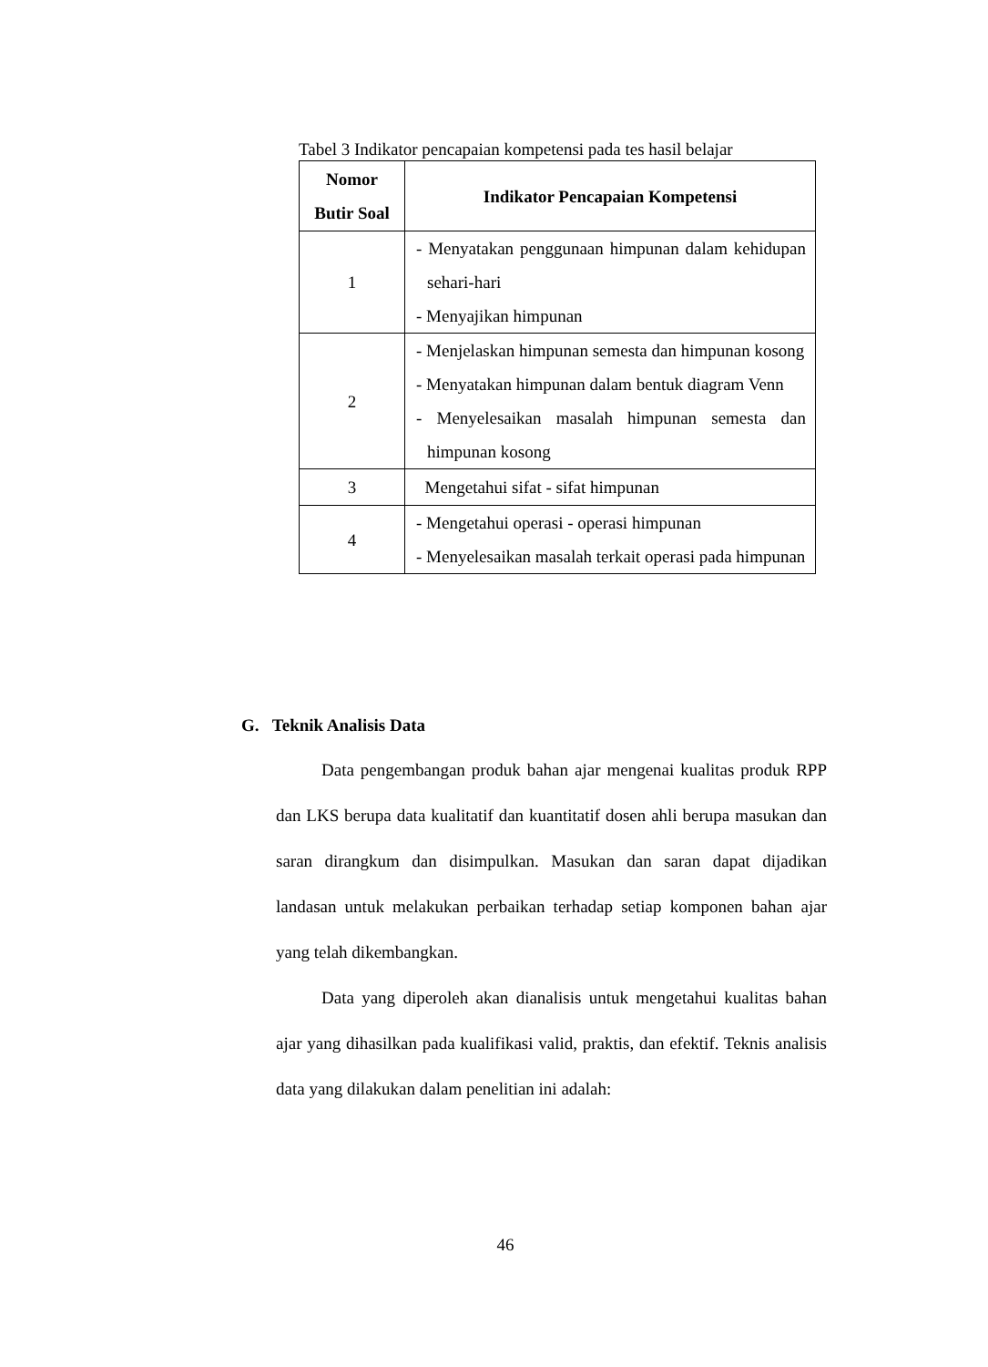Tabel 3 Indikator pencapaian kompetensi pada tes hasil belajar
| Nomor Butir Soal | Indikator Pencapaian Kompetensi |
| --- | --- |
| 1 | - Menyatakan penggunaan himpunan dalam kehidupan sehari-hari - Menyajikan himpunan |
| 2 | - Menjelaskan himpunan semesta dan himpunan kosong - Menyatakan himpunan dalam bentuk diagram Venn - Menyelesaikan masalah himpunan semesta dan himpunan kosong |
| 3 | Mengetahui sifat - sifat himpunan |
| 4 | - Mengetahui operasi - operasi himpunan - Menyelesaikan masalah terkait operasi pada himpunan |
G. Teknik Analisis Data
Data pengembangan produk bahan ajar mengenai kualitas produk RPP dan LKS berupa data kualitatif dan kuantitatif dosen ahli berupa masukan dan saran dirangkum dan disimpulkan. Masukan dan saran dapat dijadikan landasan untuk melakukan perbaikan terhadap setiap komponen bahan ajar yang telah dikembangkan.
Data yang diperoleh akan dianalisis untuk mengetahui kualitas bahan ajar yang dihasilkan pada kualifikasi valid, praktis, dan efektif. Teknis analisis data yang dilakukan dalam penelitian ini adalah:
46